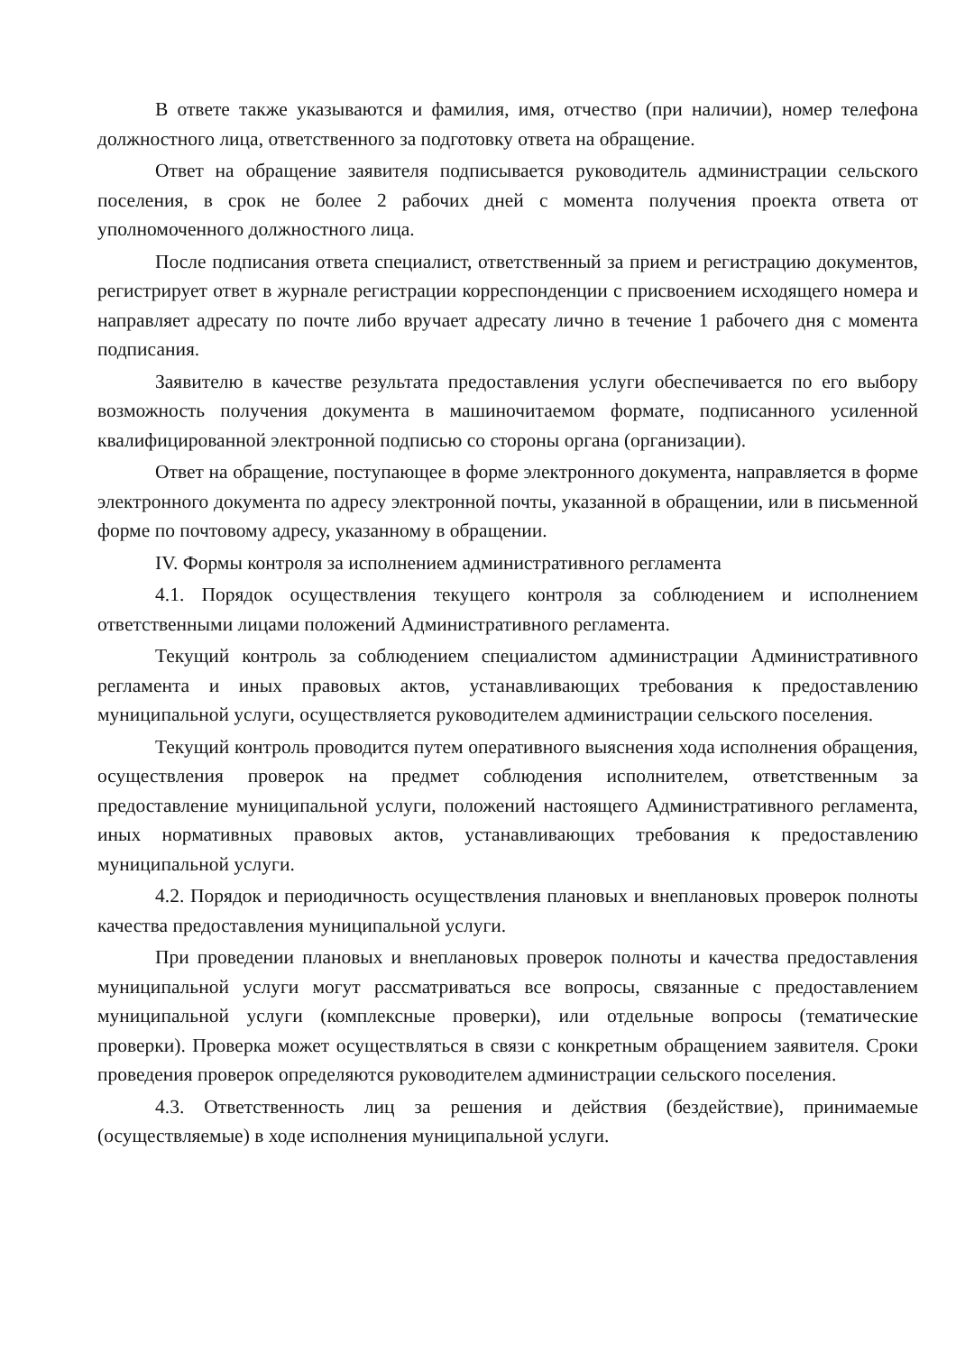В ответе также указываются и фамилия, имя, отчество (при наличии), номер телефона должностного лица, ответственного за подготовку ответа на обращение.
Ответ на обращение заявителя подписывается руководитель администрации сельского поселения, в срок не более 2 рабочих дней с момента получения проекта ответа от уполномоченного должностного лица.
После подписания ответа специалист, ответственный за прием и регистрацию документов, регистрирует ответ в журнале регистрации корреспонденции с присвоением исходящего номера и направляет адресату по почте либо вручает адресату лично в течение 1 рабочего дня с момента подписания.
Заявителю в качестве результата предоставления услуги обеспечивается по его выбору возможность получения документа в машиночитаемом формате, подписанного усиленной квалифицированной электронной подписью со стороны органа (организации).
Ответ на обращение, поступающее в форме электронного документа, направляется в форме электронного документа по адресу электронной почты, указанной в обращении, или в письменной форме по почтовому адресу, указанному в обращении.
IV. Формы контроля за исполнением административного регламента
4.1. Порядок осуществления текущего контроля за соблюдением и исполнением ответственными лицами положений Административного регламента.
Текущий контроль за соблюдением специалистом администрации Административного регламента и иных правовых актов, устанавливающих требования к предоставлению муниципальной услуги, осуществляется руководителем администрации сельского поселения.
Текущий контроль проводится путем оперативного выяснения хода исполнения обращения, осуществления проверок на предмет соблюдения исполнителем, ответственным за предоставление муниципальной услуги, положений настоящего Административного регламента, иных нормативных правовых актов, устанавливающих требования к предоставлению муниципальной услуги.
4.2. Порядок и периодичность осуществления плановых и внеплановых проверок полноты качества предоставления муниципальной услуги.
При проведении плановых и внеплановых проверок полноты и качества предоставления муниципальной услуги могут рассматриваться все вопросы, связанные с предоставлением муниципальной услуги (комплексные проверки), или отдельные вопросы (тематические проверки). Проверка может осуществляться в связи с конкретным обращением заявителя. Сроки проведения проверок определяются руководителем администрации сельского поселения.
4.3. Ответственность лиц за решения и действия (бездействие), принимаемые (осуществляемые) в ходе исполнения муниципальной услуги.